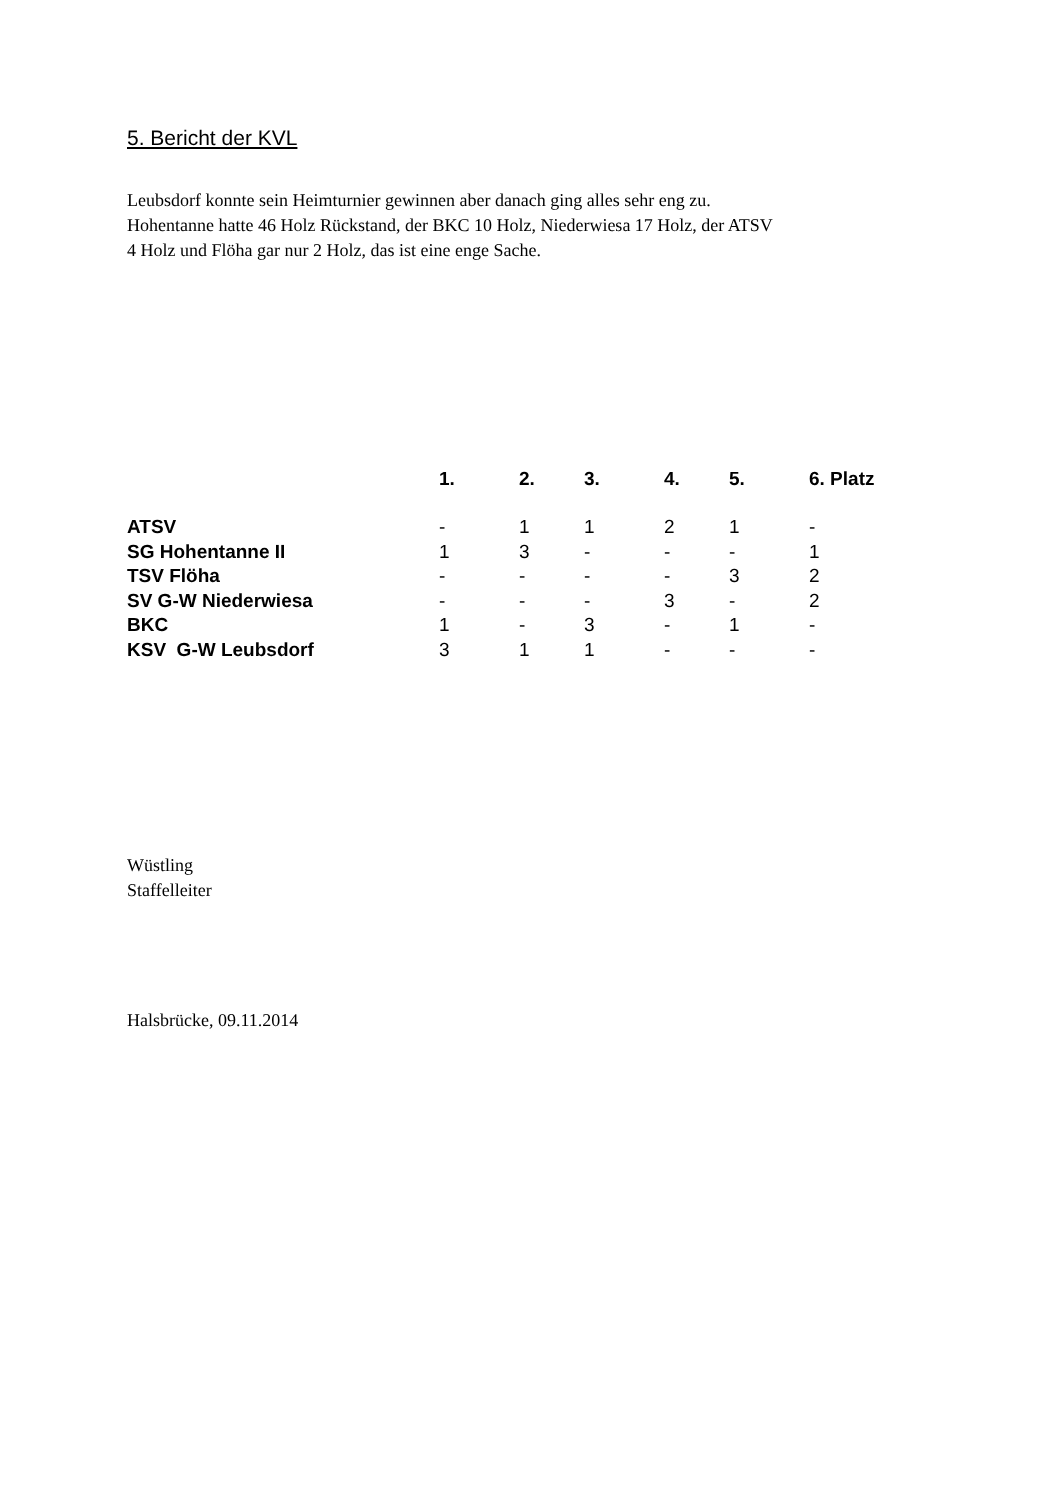5. Bericht der KVL
Leubsdorf konnte sein Heimturnier gewinnen aber danach ging alles sehr eng zu.
Hohentanne hatte 46 Holz Rückstand, der BKC 10 Holz, Niederwiesa 17 Holz, der ATSV
4 Holz und Flöha gar nur 2 Holz, das ist eine enge Sache.
| | 1. | 2. | 3. | 4. | 5. | 6. Platz |
| --- | --- | --- | --- | --- | --- | --- |
| ATSV | - | 1 | 1 | 2 | 1 | - |
| SG Hohentanne II | 1 | 3 | - | - | - | 1 |
| TSV Flöha | - | - | - | - | 3 | 2 |
| SV G-W Niederwiesa | - | - | - | 3 | - | 2 |
| BKC | 1 | - | 3 | - | 1 | - |
| KSV G-W Leubsdorf | 3 | 1 | 1 | - | - | - |
Wüstling
Staffelleiter
Halsbrücke, 09.11.2014